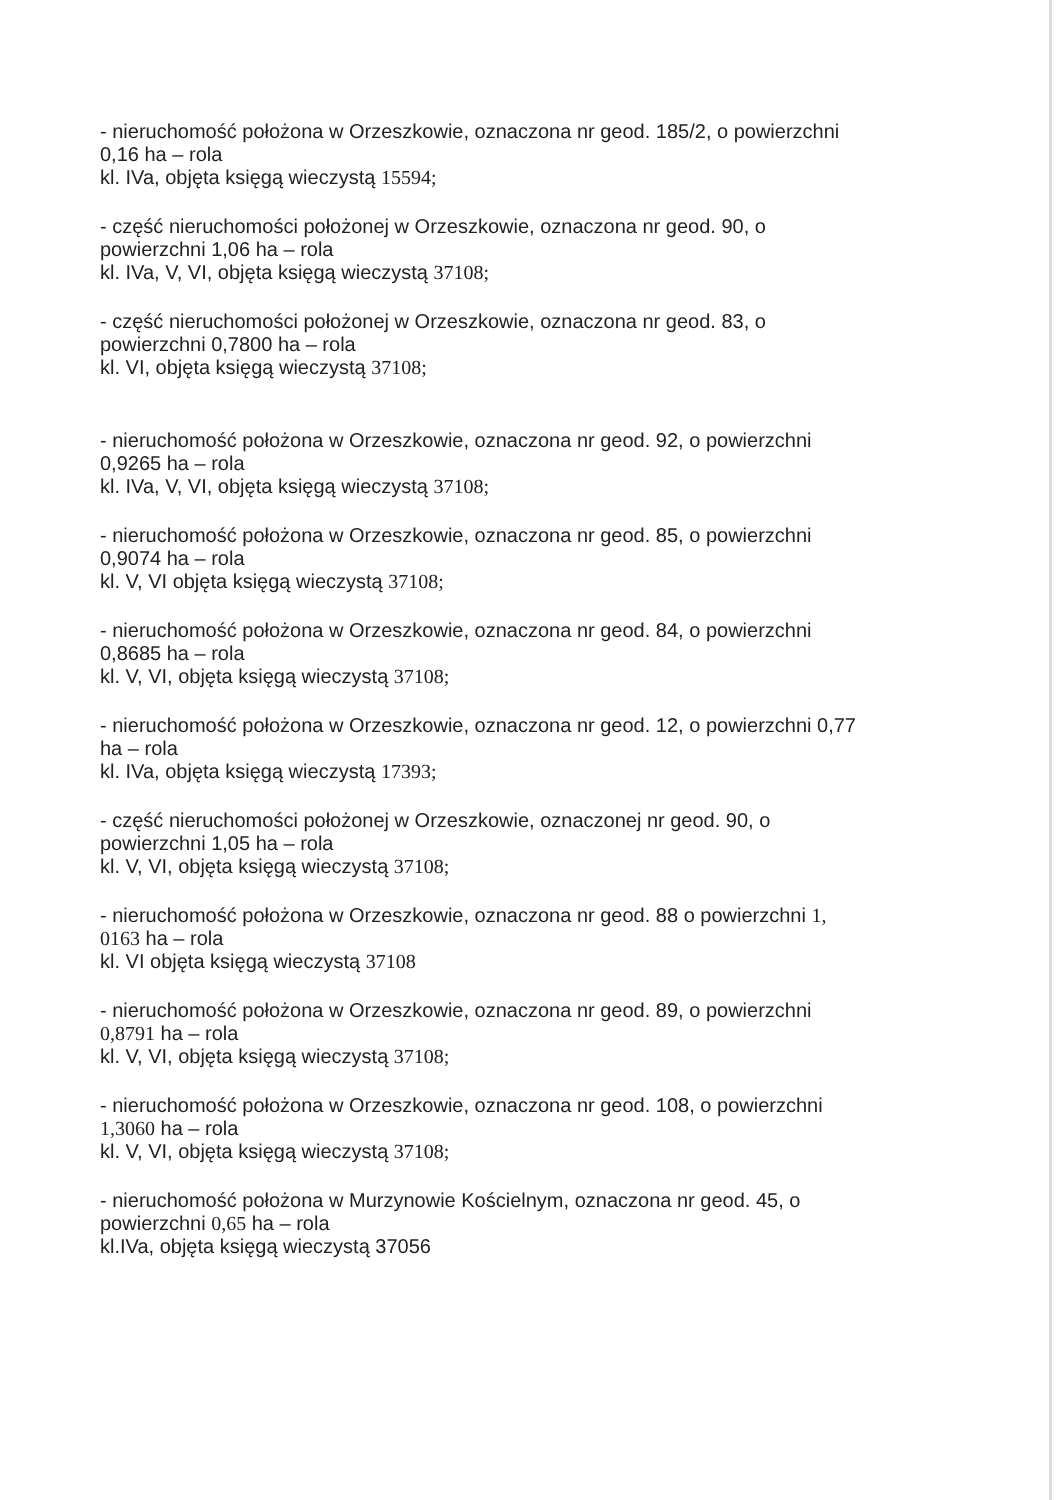- nieruchomość położona w Orzeszkowie, oznaczona nr geod. 185/2, o powierzchni
0,16 ha – rola
kl. IVa, objęta księgą wieczystą 15594;
- część nieruchomości położonej w Orzeszkowie, oznaczona nr geod. 90, o
powierzchni 1,06 ha – rola
kl. IVa, V, VI, objęta księgą wieczystą 37108;
- część nieruchomości położonej w Orzeszkowie, oznaczona nr geod. 83, o
powierzchni 0,7800 ha – rola
kl. VI, objęta księgą wieczystą 37108;
- nieruchomość położona w Orzeszkowie, oznaczona nr geod. 92, o powierzchni
0,9265 ha – rola
kl. IVa, V, VI, objęta księgą wieczystą 37108;
- nieruchomość położona w Orzeszkowie, oznaczona nr geod. 85, o powierzchni
0,9074 ha – rola
kl. V, VI objęta księgą wieczystą 37108;
- nieruchomość położona w Orzeszkowie, oznaczona nr geod. 84, o powierzchni
0,8685 ha – rola
kl. V, VI, objęta księgą wieczystą 37108;
- nieruchomość położona w Orzeszkowie, oznaczona nr geod. 12, o powierzchni 0,77
ha – rola
kl. IVa, objęta księgą wieczystą 17393;
- część nieruchomości położonej w Orzeszkowie, oznaczonej nr geod. 90, o
powierzchni 1,05 ha – rola
kl. V, VI, objęta księgą wieczystą 37108;
- nieruchomość położona w Orzeszkowie, oznaczona nr geod. 88 o powierzchni 1,
0163 ha – rola
kl. VI objęta księgą wieczystą 37108
- nieruchomość położona w Orzeszkowie, oznaczona nr geod. 89, o powierzchni
0,8791 ha – rola
kl. V, VI, objęta księgą wieczystą 37108;
- nieruchomość położona w Orzeszkowie, oznaczona nr geod. 108, o powierzchni
1,3060 ha – rola
kl. V, VI, objęta księgą wieczystą 37108;
- nieruchomość położona w Murzynowie Kościelnym, oznaczona nr geod. 45, o
powierzchni 0,65 ha – rola
kl.IVa, objęta księgą wieczystą 37056